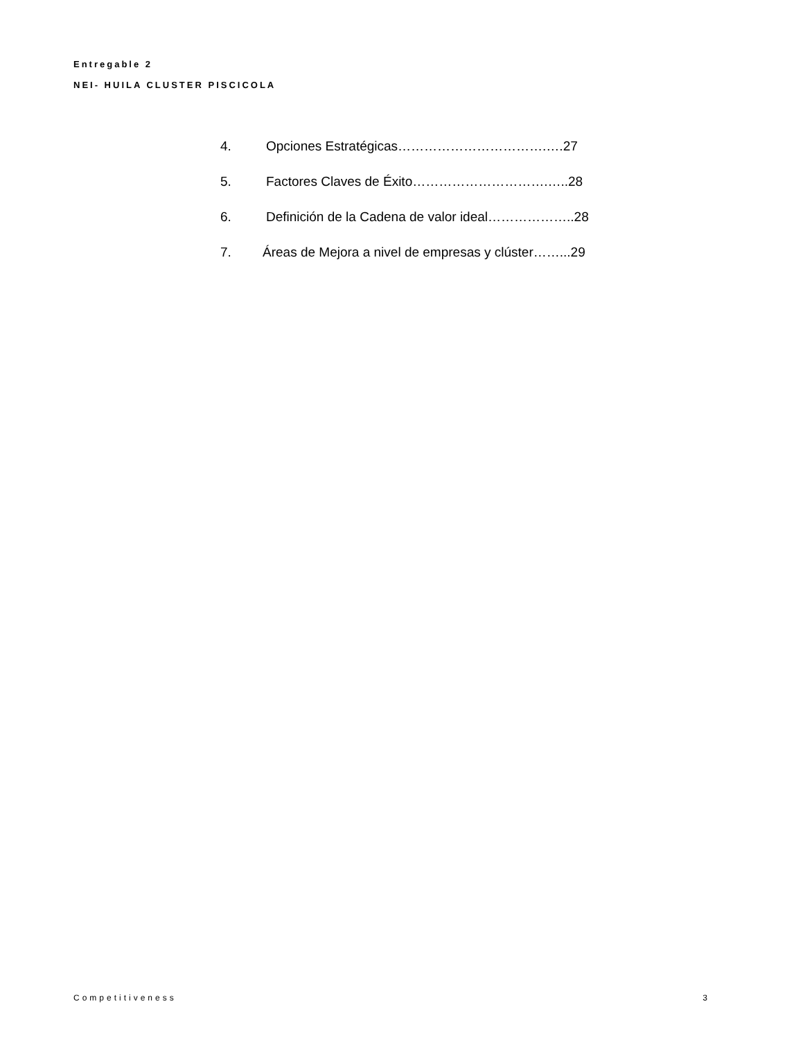Entregable 2
NEI- HUILA CLUSTER PISCICOLA
4. Opciones Estratégicas…………………………….….27
5. Factores Claves de Éxito………………………….…..28
6. Definición de la Cadena de valor ideal………………..28
7. Áreas de Mejora a nivel de empresas y clúster……...29
Competitiveness 3